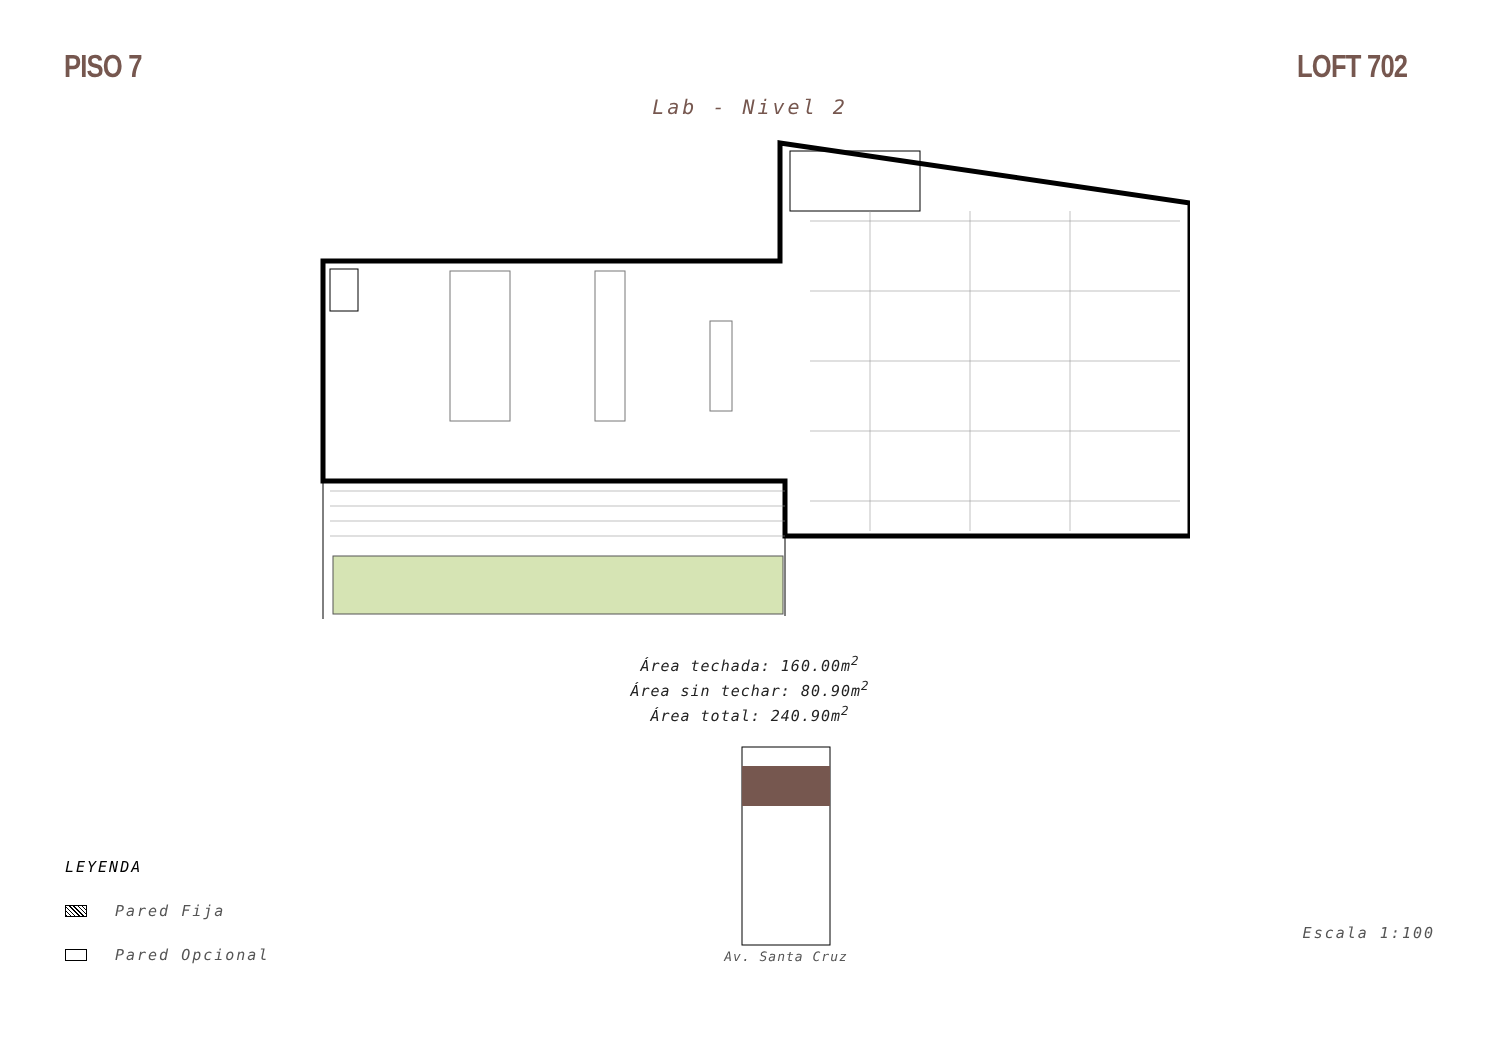PISO 7 LOFT 702
Lab - Nivel 2
Área techada: 160.00m<sup>2</sup>
Área sin techar: 80.90m<sup>2</sup>
Área total: 240.90m<sup>2</sup>
LEYENDA
Pared Fija
Pared Opcional
Av. Santa Cruz
Escala 1:100